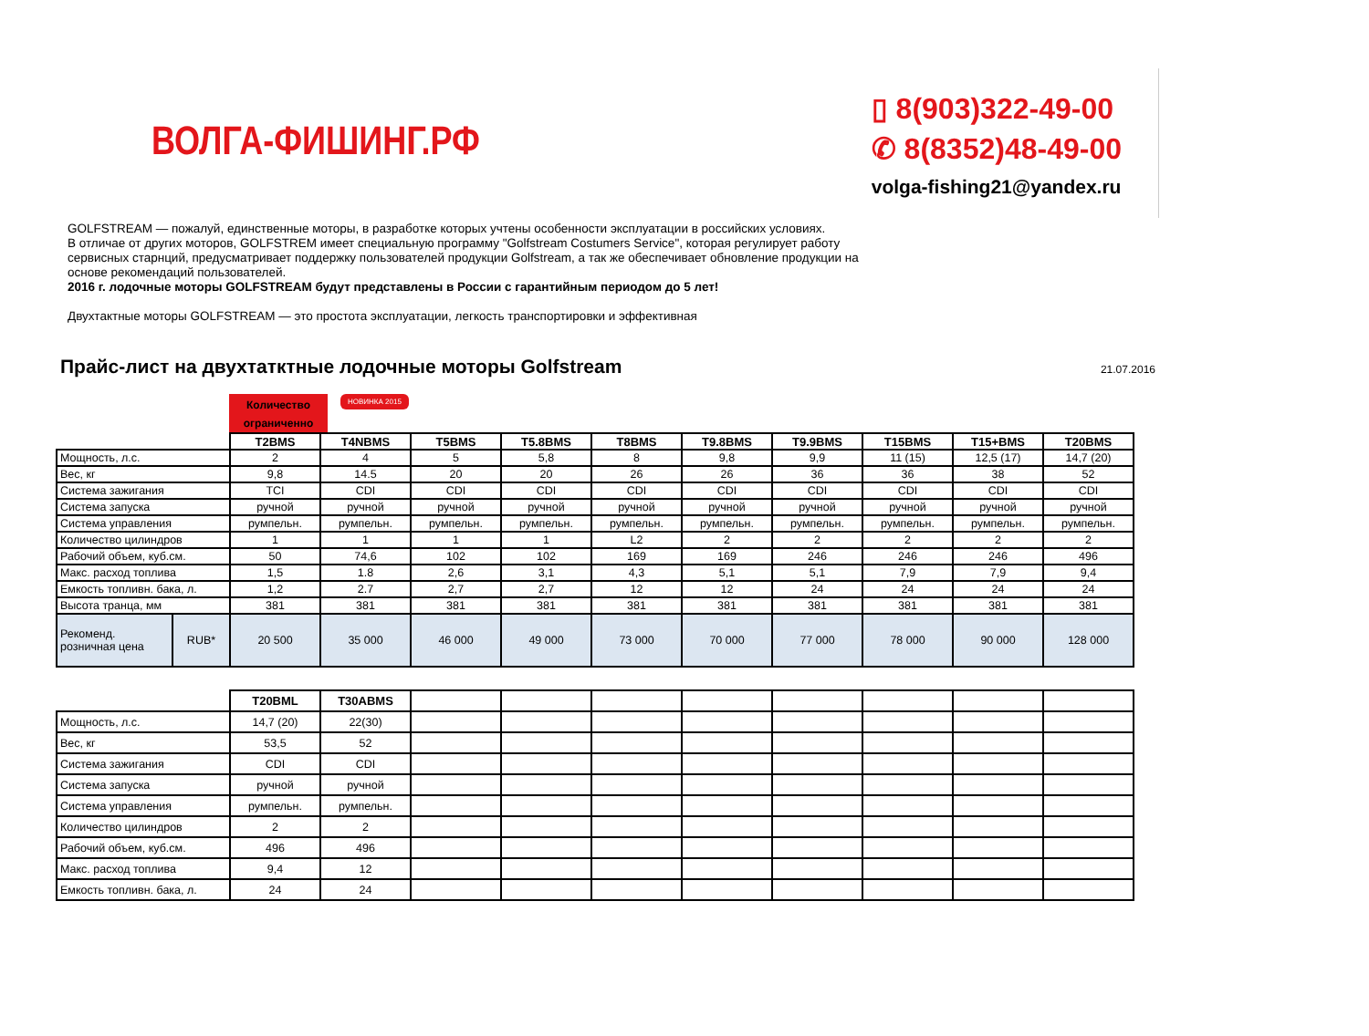ВОЛГА-ФИШИНГ.РФ
▯ 8(903)322-49-00
✆ 8(8352)48-49-00
volga-fishing21@yandex.ru
GOLFSTREAM — пожалуй, единственные моторы, в разработке которых учтены особенности эксплуатации в российских условиях.
В отличае от других моторов, GOLFSTREM имеет специальную программу "Golfstream Costumers Service", которая регулирует работу сервисных старнций, предусматривает поддержку пользователей продукции Golfstream, а так же обеспечивает обновление продукции на основе рекомендаций пользователей.
2016 г. лодочные моторы GOLFSTREAM будут представлены в России с гарантийным периодом до 5 лет!
Двухтактные моторы GOLFSTREAM — это простота эксплуатации, легкость транспортировки и эффективная
Прайс-лист на двухтатктные лодочные моторы Golfstream
21.07.2016
Количество ограниченно
НОВИНКА 2015
| | | T2BMS | T4NBMS | T5BMS | T5.8BMS | T8BMS | T9.8BMS | T9.9BMS | T15BMS | T15+BMS | T20BMS |
| Мощность, л.с. | | 2 | 4 | 5 | 5,8 | 8 | 9,8 | 9,9 | 11 (15) | 12,5 (17) | 14,7 (20) |
| Вес, кг | | 9,8 | 14.5 | 20 | 20 | 26 | 26 | 36 | 36 | 38 | 52 |
| Система зажигания | | TCI | CDI | CDI | CDI | CDI | CDI | CDI | CDI | CDI | CDI |
| Система запуска | | ручной | ручной | ручной | ручной | ручной | ручной | ручной | ручной | ручной | ручной |
| Система управления | | румпельн. | румпельн. | румпельн. | румпельн. | румпельн. | румпельн. | румпельн. | румпельн. | румпельн. | румпельн. |
| Количество цилиндров | | 1 | 1 | 1 | 1 | L2 | 2 | 2 | 2 | 2 | 2 |
| Рабочий объем, куб.см. | | 50 | 74,6 | 102 | 102 | 169 | 169 | 246 | 246 | 246 | 496 |
| Макс. расход топлива | | 1,5 | 1.8 | 2,6 | 3,1 | 4,3 | 5,1 | 5,1 | 7,9 | 7,9 | 9,4 |
| Емкость топливн. бака, л. | | 1,2 | 2.7 | 2,7 | 2,7 | 12 | 12 | 24 | 24 | 24 | 24 |
| Высота транца, мм | | 381 | 381 | 381 | 381 | 381 | 381 | 381 | 381 | 381 | 381 |
| Рекоменд. розничная цена | RUB* | 20 500 | 35 000 | 46 000 | 49 000 | 73 000 | 70 000 | 77 000 | 78 000 | 90 000 | 128 000 |
| | T20BML | T30ABMS | | | | | | | | |
| Мощность, л.с. | 14,7 (20) | 22(30) | | | | | | | | |
| Вес, кг | 53,5 | 52 | | | | | | | | |
| Система зажигания | CDI | CDI | | | | | | | | |
| Система запуска | ручной | ручной | | | | | | | | |
| Система управления | румпельн. | румпельн. | | | | | | | | |
| Количество цилиндров | 2 | 2 | | | | | | | | |
| Рабочий объем, куб.см. | 496 | 496 | | | | | | | | |
| Макс. расход топлива | 9,4 | 12 | | | | | | | | |
| Емкость топливн. бака, л. | 24 | 24 | | | | | | | | |